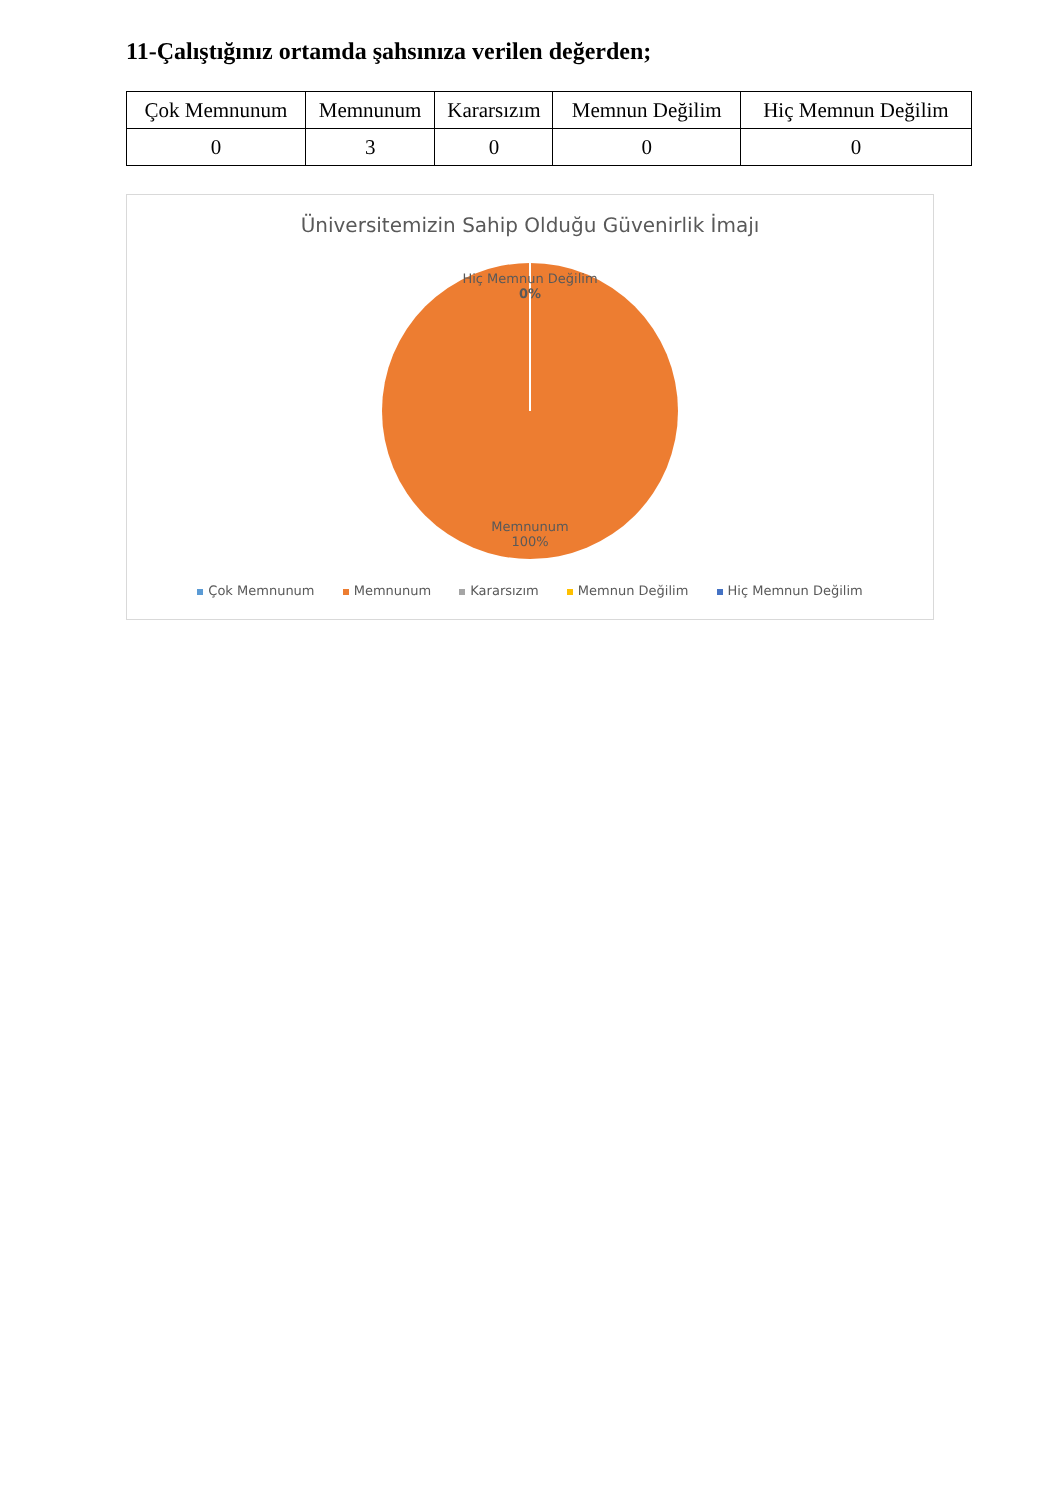11-Çalıştığınız ortamda şahsınıza verilen değerden;
| Çok Memnunum | Memnunum | Kararsızım | Memnun Değilim | Hiç Memnun Değilim |
| 0 | 3 | 0 | 0 | 0 |
Üniversitemizin Sahip Olduğu Güvenirlik İmajı
Hiç Memnun Değilim
0%
Memnunum
100%
Çok Memnunum Memnunum Kararsızım Memnun Değilim Hiç Memnun Değilim